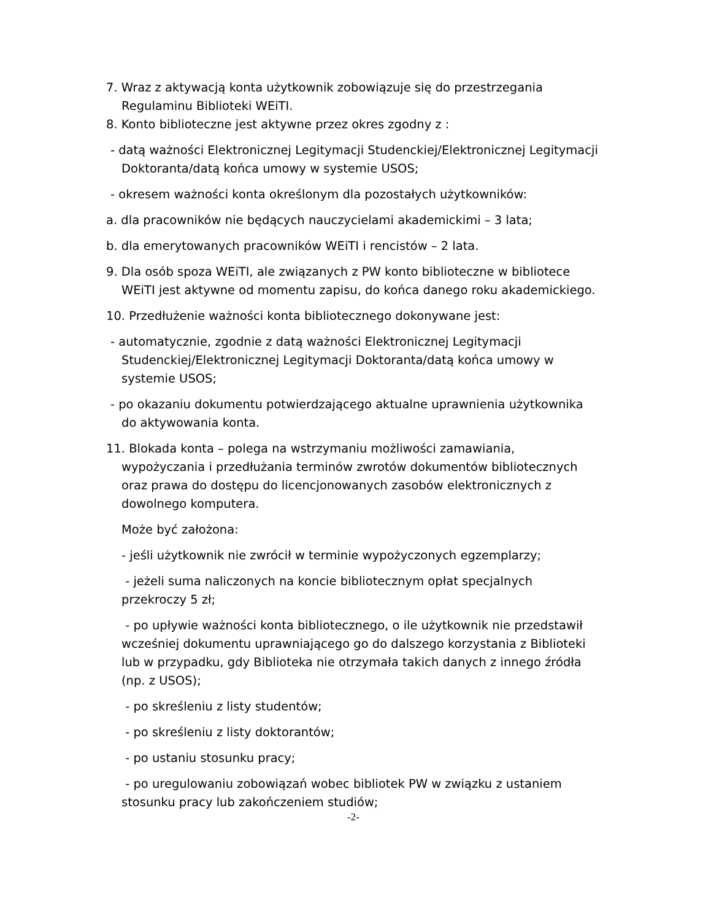7. Wraz z aktywacją konta użytkownik zobowiązuje się do przestrzegania Regulaminu Biblioteki WEiTI.
8. Konto biblioteczne jest aktywne przez okres zgodny z :
- datą ważności Elektronicznej Legitymacji Studenckiej/Elektronicznej Legitymacji Doktoranta/datą końca umowy w systemie USOS;
- okresem ważności konta określonym dla pozostałych użytkowników:
a. dla pracowników nie będących nauczycielami akademickimi – 3 lata;
b. dla emerytowanych pracowników WEiTI i rencistów – 2 lata.
9. Dla osób spoza WEiTI, ale związanych z PW konto biblioteczne w bibliotece WEiTI jest aktywne od momentu zapisu, do końca danego roku akademickiego.
10. Przedłużenie ważności konta bibliotecznego dokonywane jest:
- automatycznie, zgodnie z datą ważności Elektronicznej Legitymacji Studenckiej/Elektronicznej Legitymacji Doktoranta/datą końca umowy w systemie USOS;
- po okazaniu dokumentu potwierdzającego aktualne uprawnienia użytkownika do aktywowania konta.
11. Blokada konta – polega na wstrzymaniu możliwości zamawiania, wypożyczania i przedłużania terminów zwrotów dokumentów bibliotecznych oraz prawa do dostępu do licencjonowanych zasobów elektronicznych z dowolnego komputera.
Może być założona:
- jeśli użytkownik nie zwrócił w terminie wypożyczonych egzemplarzy;
- jeżeli suma naliczonych na koncie bibliotecznym opłat specjalnych przekroczy 5 zł;
- po upływie ważności konta bibliotecznego, o ile użytkownik nie przedstawił wcześniej dokumentu uprawniającego go do dalszego korzystania z Biblioteki lub w przypadku, gdy Biblioteka nie otrzymała takich danych z innego źródła (np. z USOS);
- po skreśleniu z listy studentów;
- po skreśleniu z listy doktorantów;
- po ustaniu stosunku pracy;
- po uregulowaniu zobowiązań wobec bibliotek PW w związku z ustaniem stosunku pracy lub zakończeniem studiów;
-2-